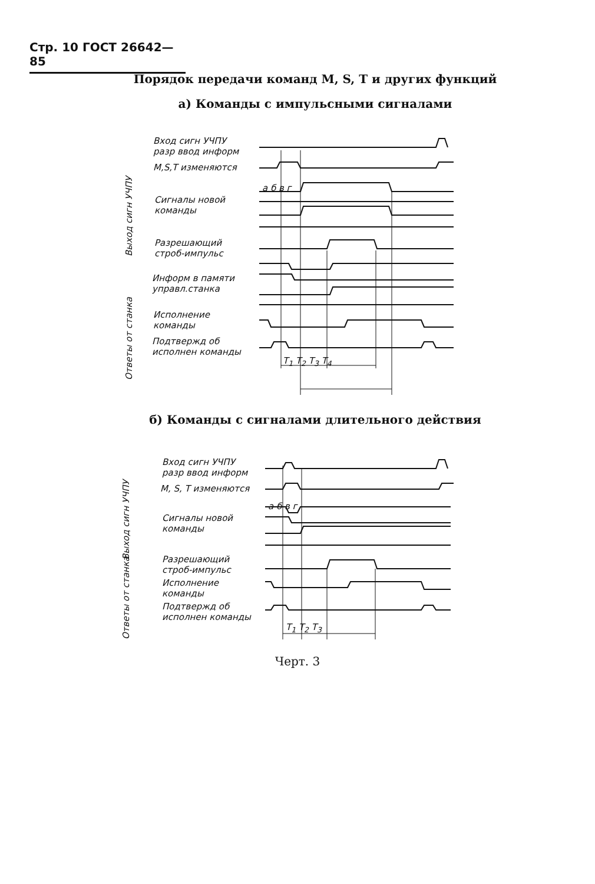Стр. 10 ГОСТ 26642—85
Порядок передачи команд М, S, Т и других функций
а) Команды с импульсными сигналами
Вход сигн УЧПУ
разр ввод информ
M,S,T изменяются
Сигналы новой
команды
Разрешающий
строб-импульс
Информ в памяти
управл.станка
Исполнение
команды
Подтвержд об
исполнен команды
а б в г
T<sub>1</sub> T<sub>2</sub> T<sub>3</sub> T<sub>4</sub>
Выход сигн УЧПУ
Ответы от станка
б) Команды с сигналами длительного действия
Вход сигн УЧПУ
разр ввод информ
M, S, T изменяются
Сигналы новой
команды
Разрешающий
строб-импульс
Исполнение
команды
Подтвержд об
исполнен команды
а б в г
T<sub>1</sub> T<sub>2</sub> T<sub>3</sub>
Выход сигн УЧПУ
Ответы от станка
Черт. 3